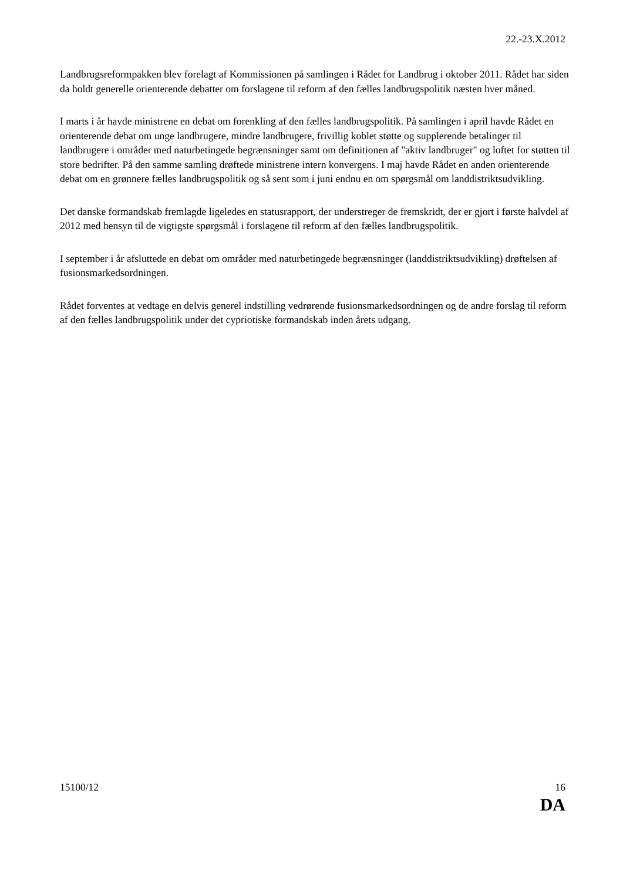22.-23.X.2012
Landbrugsreformpakken blev forelagt af Kommissionen på samlingen i Rådet for Landbrug i oktober 2011. Rådet har siden da holdt generelle orienterende debatter om forslagene til reform af den fælles landbrugspolitik næsten hver måned.
I marts i år havde ministrene en debat om forenkling af den fælles landbrugspolitik. På samlingen i april havde Rådet en orienterende debat om unge landbrugere, mindre landbrugere, frivillig koblet støtte og supplerende betalinger til landbrugere i områder med naturbetingede begrænsninger samt om definitionen af "aktiv landbruger" og loftet for støtten til store bedrifter. På den samme samling drøftede ministrene intern konvergens. I maj havde Rådet en anden orienterende debat om en grønnere fælles landbrugspolitik og så sent som i juni endnu en om spørgsmål om landdistriktsudvikling.
Det danske formandskab fremlagde ligeledes en statusrapport, der understreger de fremskridt, der er gjort i første halvdel af 2012 med hensyn til de vigtigste spørgsmål i forslagene til reform af den fælles landbrugspolitik.
I september i år afsluttede en debat om områder med naturbetingede begrænsninger (landdistriktsudvikling) drøftelsen af fusionsmarkedsordningen.
Rådet forventes at vedtage en delvis generel indstilling vedrørende fusionsmarkedsordningen og de andre forslag til reform af den fælles landbrugspolitik under det cypriotiske formandskab inden årets udgang.
15100/12 16
DA